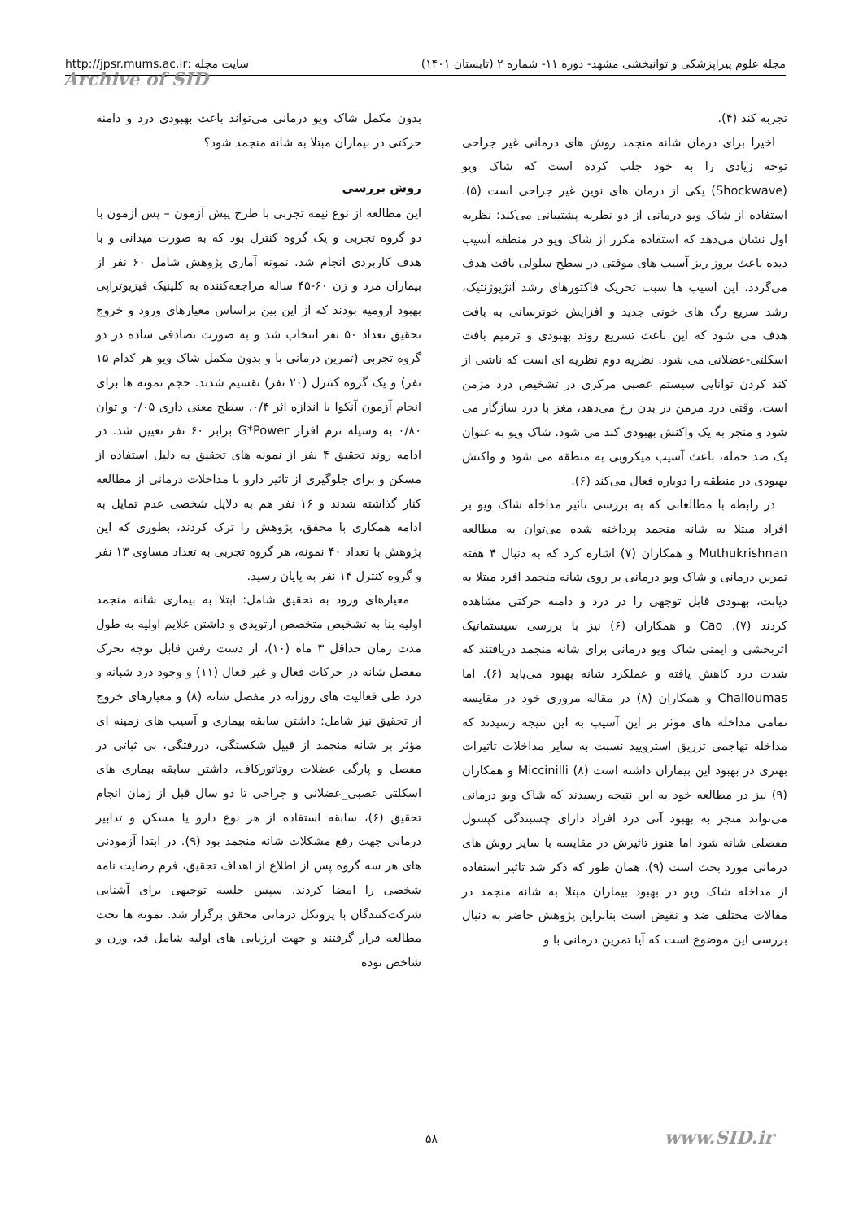مجله علوم پیراپزشکی و توانبخشی مشهد- دوره ۱۱- شماره ۲ (تابستان ۱۴۰۱) سایت مجله :http://jpsr.mums.ac.ir
Archive of SID
تجربه کند (۴).
اخیرا برای درمان شانه منجمد روش های درمانی غیر جراحی توجه زیادی را به خود جلب کرده است که شاک ویو (Shockwave) یکی از درمان های نوین غیر جراحی است (۵). استفاده از شاک ویو درمانی از دو نظریه پشتیبانی می‌کند: نظریه اول نشان می‌دهد که استفاده مکرر از شاک ویو در منطقه آسیب دیده باعث بروز ریز آسیب های موقتی در سطح سلولی بافت هدف می‌گردد، این آسیب ها سبب تحریک فاکتورهای رشد آنژیوژنتیک، رشد سریع رگ های خونی جدید و افزایش خونرسانی به بافت هدف می شود که این باعث تسریع روند بهبودی و ترمیم بافت اسکلتی-عضلانی می شود. نظریه دوم نظریه ای است که ناشی از کند کردن توانایی سیستم عصبی مرکزی در تشخیص درد مزمن است، وقتی درد مزمن در بدن رخ می‌دهد، مغز با درد سازگار می شود و منجر به یک واکنش بهبودی کند می شود. شاک ویو به عنوان یک ضد حمله، باعث آسیب میکروبی به منطقه می شود و واکنش بهبودی در منطقه را دوباره فعال می‌کند (۶).
در رابطه با مطالعاتی که به بررسی تاثیر مداخله شاک ویو بر افراد مبتلا به شانه منجمد پرداخته شده می‌توان به مطالعه Muthukrishnan و همکاران (۷) اشاره کرد که به دنبال ۴ هفته تمرین درمانی و شاک ویو درمانی بر روی شانه منجمد افرد مبتلا به دیابت، بهبودی قابل توجهی را در درد و دامنه حرکتی مشاهده کردند (۷). Cao و همکاران (۶) نیز با بررسی سیستماتیک اثربخشی و ایمنی شاک ویو درمانی برای شانه منجمد دریافتند که شدت درد کاهش یافته و عملکرد شانه بهبود می‌یابد (۶). اما Challoumas و همکاران (۸) در مقاله مروری خود در مقایسه تمامی مداخله های موثر بر این آسیب به این نتیجه رسیدند که مداخله تهاجمی تزریق استرویید نسبت به سایر مداخلات تاثیرات بهتری در بهبود این بیماران داشته است (۸) Miccinilli و همکاران (۹) نیز در مطالعه خود به این نتیجه رسیدند که شاک ویو درمانی می‌تواند منجر به بهبود آنی درد افراد دارای چسبندگی کپسول مفصلی شانه شود اما هنوز تاثیرش در مقایسه با سایر روش های درمانی مورد بحث است (۹). همان طور که ذکر شد تاثیر استفاده از مداخله شاک ویو در بهبود بیماران مبتلا به شانه منجمد در مقالات مختلف ضد و نقیض است بنابراین پژوهش حاضر به دنبال بررسی این موضوع است که آیا تمرین درمانی با و
بدون مکمل شاک ویو درمانی می‌تواند باعث بهبودی درد و دامنه حرکتی در بیماران مبتلا به شانه منجمد شود؟
روش بررسی
این مطالعه از نوع نیمه تجربی با طرح پیش آزمون – پس آزمون با دو گروه تجربی و یک گروه کنترل بود که به صورت میدانی و با هدف کاربردی انجام شد. نمونه آماری پژوهش شامل ۶۰ نفر از بیماران مرد و زن ۶۰-۴۵ ساله مراجعه‌کننده به کلینیک فیزیوتراپی بهبود ارومیه بودند که از این بین براساس معیارهای ورود و خروج تحقیق تعداد ۵۰ نفر انتخاب شد و به صورت تصادفی ساده در دو گروه تجربی (تمرین درمانی با و بدون مکمل شاک ویو هر کدام ۱۵ نفر) و یک گروه کنترل (۲۰ نفر) تقسیم شدند. حجم نمونه ها برای انجام آزمون آنکوا با اندازه اثر ۰/۴، سطح معنی داری ۰/۰۵ و توان ۰/۸۰ به وسیله نرم افزار G*Power برابر ۶۰ نفر تعیین شد. در ادامه روند تحقیق ۴ نفر از نمونه های تحقیق به دلیل استفاده از مسکن و برای جلوگیری از تاثیر دارو با مداخلات درمانی از مطالعه کنار گذاشته شدند و ۱۶ نفر هم به دلایل شخصی عدم تمایل به ادامه همکاری با محقق، پژوهش را ترک کردند، بطوری که این پژوهش با تعداد ۴۰ نمونه، هر گروه تجربی به تعداد مساوی ۱۳ نفر و گروه کنترل ۱۴ نفر به پایان رسید.
معیارهای ورود به تحقیق شامل: ابتلا به بیماری شانه منجمد اولیه بنا به تشخیص متخصص ارتوپدی و داشتن علایم اولیه به طول مدت زمان حداقل ۳ ماه (۱۰)، از دست رفتن قابل توجه تحرک مفصل شانه در حرکات فعال و غیر فعال (۱۱) و وجود درد شبانه و درد طی فعالیت های روزانه در مفصل شانه (۸) و معیارهای خروج از تحقیق نیز شامل: داشتن سابقه بیماری و آسیب های زمینه ای مؤثر بر شانه منجمد از قبیل شکستگی، دررفتگی، بی ثباتی در مفصل و پارگی عضلات روتاتورکاف، داشتن سابقه بیماری های اسکلتی عصبی_عضلانی و جراحی تا دو سال قبل از زمان انجام تحقیق (۶)، سابقه استفاده از هر نوع دارو یا مسکن و تدابیر درمانی جهت رفع مشکلات شانه منجمد بود (۹). در ابتدا آزمودنی های هر سه گروه پس از اطلاع از اهداف تحقیق، فرم رضایت نامه شخصی را امضا کردند. سپس جلسه توجیهی برای آشنایی شرکت‌کنندگان با پروتکل درمانی محقق برگزار شد. نمونه ها تحت مطالعه قرار گرفتند و جهت ارزیابی های اولیه شامل قد، وزن و شاخص توده
۵۸ www.SID.ir